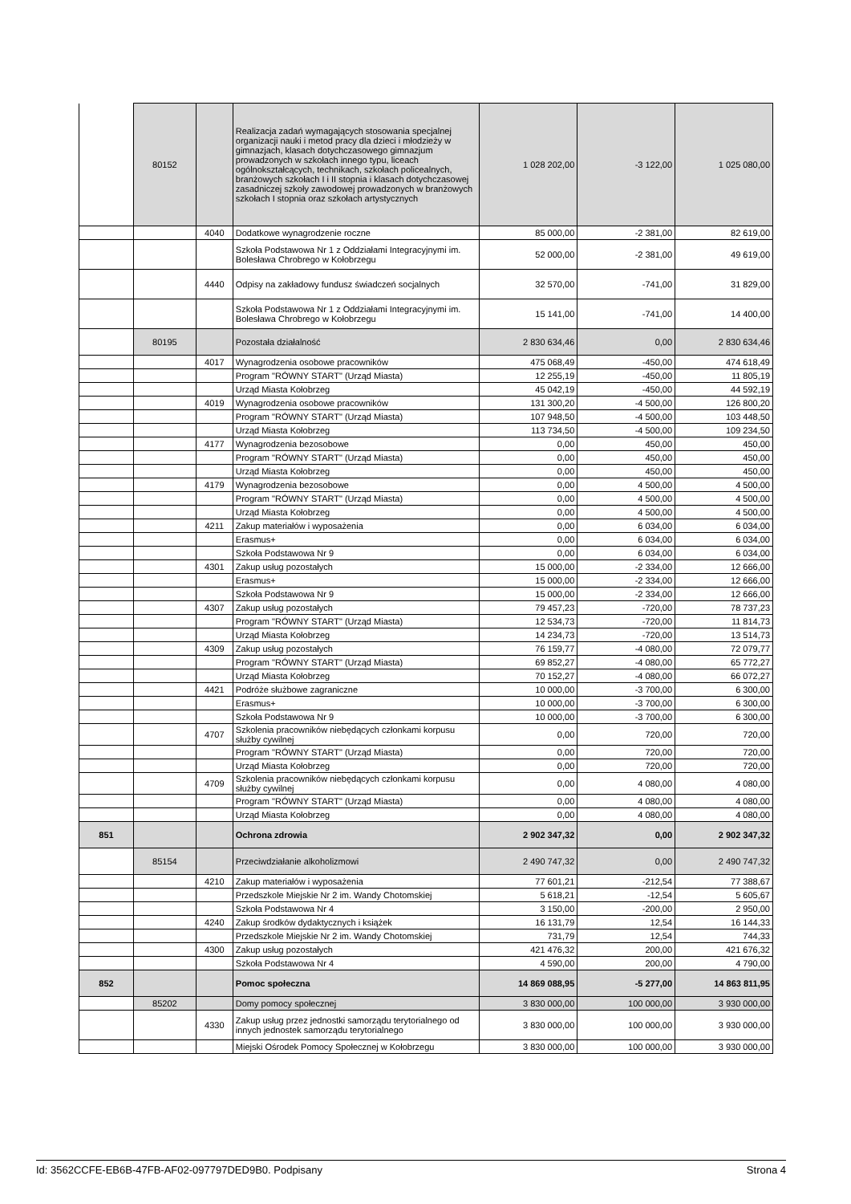| | 80152 | | Realizacja zadań wymagających stosowania specjalnej organizacji nauki i metod pracy dla dzieci i młodzieży w gimnazjach, klasach dotychczasowego gimnazjum prowadzonych w szkołach innego typu, liceach ogólnokształcących, technikach, szkołach policealnych, branżowych szkołach I i II stopnia i klasach dotychczasowej zasadniczej szkoły zawodowej prowadzonych w branżowych szkołach I stopnia oraz szkołach artystycznych | 1 028 202,00 | -3 122,00 | 1 025 080,00 |
| | | 4040 | Dodatkowe wynagrodzenie roczne | 85 000,00 | -2 381,00 | 82 619,00 |
| | | | Szkoła Podstawowa Nr 1 z Oddziałami Integracyjnymi im. Bolesława Chrobrego w Kołobrzegu | 52 000,00 | -2 381,00 | 49 619,00 |
| | | 4440 | Odpisy na zakładowy fundusz świadczeń socjalnych | 32 570,00 | -741,00 | 31 829,00 |
| | | | Szkoła Podstawowa Nr 1 z Oddziałami Integracyjnymi im. Bolesława Chrobrego w Kołobrzegu | 15 141,00 | -741,00 | 14 400,00 |
| | 80195 | | Pozostała działalność | 2 830 634,46 | 0,00 | 2 830 634,46 |
| | | 4017 | Wynagrodzenia osobowe pracowników | 475 068,49 | -450,00 | 474 618,49 |
| | | | Program "RÓWNY START" (Urząd Miasta) | 12 255,19 | -450,00 | 11 805,19 |
| | | | Urząd Miasta Kołobrzeg | 45 042,19 | -450,00 | 44 592,19 |
| | | 4019 | Wynagrodzenia osobowe pracowników | 131 300,20 | -4 500,00 | 126 800,20 |
| | | | Program "RÓWNY START" (Urząd Miasta) | 107 948,50 | -4 500,00 | 103 448,50 |
| | | | Urząd Miasta Kołobrzeg | 113 734,50 | -4 500,00 | 109 234,50 |
| | | 4177 | Wynagrodzenia bezosobowe | 0,00 | 450,00 | 450,00 |
| | | | Program "RÓWNY START" (Urząd Miasta) | 0,00 | 450,00 | 450,00 |
| | | | Urząd Miasta Kołobrzeg | 0,00 | 450,00 | 450,00 |
| | | 4179 | Wynagrodzenia bezosobowe | 0,00 | 4 500,00 | 4 500,00 |
| | | | Program "RÓWNY START" (Urząd Miasta) | 0,00 | 4 500,00 | 4 500,00 |
| | | | Urząd Miasta Kołobrzeg | 0,00 | 4 500,00 | 4 500,00 |
| | | 4211 | Zakup materiałów i wyposażenia | 0,00 | 6 034,00 | 6 034,00 |
| | | | Erasmus+ | 0,00 | 6 034,00 | 6 034,00 |
| | | | Szkoła Podstawowa Nr 9 | 0,00 | 6 034,00 | 6 034,00 |
| | | 4301 | Zakup usług pozostałych | 15 000,00 | -2 334,00 | 12 666,00 |
| | | | Erasmus+ | 15 000,00 | -2 334,00 | 12 666,00 |
| | | | Szkoła Podstawowa Nr 9 | 15 000,00 | -2 334,00 | 12 666,00 |
| | | 4307 | Zakup usług pozostałych | 79 457,23 | -720,00 | 78 737,23 |
| | | | Program "RÓWNY START" (Urząd Miasta) | 12 534,73 | -720,00 | 11 814,73 |
| | | | Urząd Miasta Kołobrzeg | 14 234,73 | -720,00 | 13 514,73 |
| | | 4309 | Zakup usług pozostałych | 76 159,77 | -4 080,00 | 72 079,77 |
| | | | Program "RÓWNY START" (Urząd Miasta) | 69 852,27 | -4 080,00 | 65 772,27 |
| | | | Urząd Miasta Kołobrzeg | 70 152,27 | -4 080,00 | 66 072,27 |
| | | 4421 | Podróże służbowe zagraniczne | 10 000,00 | -3 700,00 | 6 300,00 |
| | | | Erasmus+ | 10 000,00 | -3 700,00 | 6 300,00 |
| | | | Szkoła Podstawowa Nr 9 | 10 000,00 | -3 700,00 | 6 300,00 |
| | | 4707 | Szkolenia pracowników niebędących członkami korpusu służby cywilnej | 0,00 | 720,00 | 720,00 |
| | | | Program "RÓWNY START" (Urząd Miasta) | 0,00 | 720,00 | 720,00 |
| | | | Urząd Miasta Kołobrzeg | 0,00 | 720,00 | 720,00 |
| | | 4709 | Szkolenia pracowników niebędących członkami korpusu służby cywilnej | 0,00 | 4 080,00 | 4 080,00 |
| | | | Program "RÓWNY START" (Urząd Miasta) | 0,00 | 4 080,00 | 4 080,00 |
| | | | Urząd Miasta Kołobrzeg | 0,00 | 4 080,00 | 4 080,00 |
| 851 | | | Ochrona zdrowia | 2 902 347,32 | 0,00 | 2 902 347,32 |
| | 85154 | | Przeciwdziałanie alkoholizmowi | 2 490 747,32 | 0,00 | 2 490 747,32 |
| | | 4210 | Zakup materiałów i wyposażenia | 77 601,21 | -212,54 | 77 388,67 |
| | | | Przedszkole Miejskie Nr 2 im. Wandy Chotomskiej | 5 618,21 | -12,54 | 5 605,67 |
| | | | Szkoła Podstawowa Nr 4 | 3 150,00 | -200,00 | 2 950,00 |
| | | 4240 | Zakup środków dydaktycznych i książek | 16 131,79 | 12,54 | 16 144,33 |
| | | | Przedszkole Miejskie Nr 2 im. Wandy Chotomskiej | 731,79 | 12,54 | 744,33 |
| | | 4300 | Zakup usług pozostałych | 421 476,32 | 200,00 | 421 676,32 |
| | | | Szkoła Podstawowa Nr 4 | 4 590,00 | 200,00 | 4 790,00 |
| 852 | | | Pomoc społeczna | 14 869 088,95 | -5 277,00 | 14 863 811,95 |
| | 85202 | | Domy pomocy społecznej | 3 830 000,00 | 100 000,00 | 3 930 000,00 |
| | | 4330 | Zakup usług przez jednostki samorządu terytorialnego od innych jednostek samorządu terytorialnego | 3 830 000,00 | 100 000,00 | 3 930 000,00 |
| | | | Miejski Ośrodek Pomocy Społecznej w Kołobrzegu | 3 830 000,00 | 100 000,00 | 3 930 000,00 |
Id: 3562CCFE-EB6B-47FB-AF02-097797DED9B0. Podpisany Strona 4